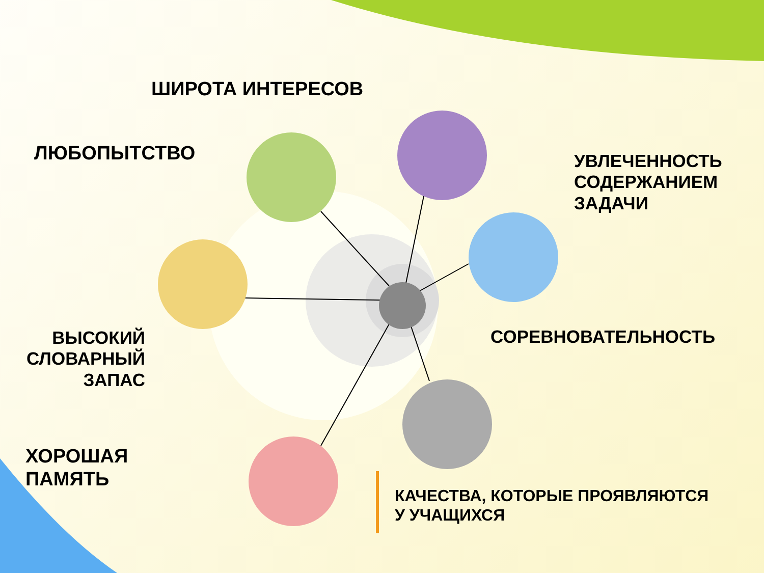ШИРОТА ИНТЕРЕСОВ
ЛЮБОПЫТСТВО
УВЛЕЧЕННОСТЬ
СОДЕРЖАНИЕМ
ЗАДАЧИ
СОРЕВНОВАТЕЛЬНОСТЬ
ВЫСОКИЙ СЛОВАРНЫЙ ЗАПАС
ХОРОШАЯ
ПАМЯТЬ
КАЧЕСТВА, КОТОРЫЕ ПРОЯВЛЯЮТСЯ
У УЧАЩИХСЯ